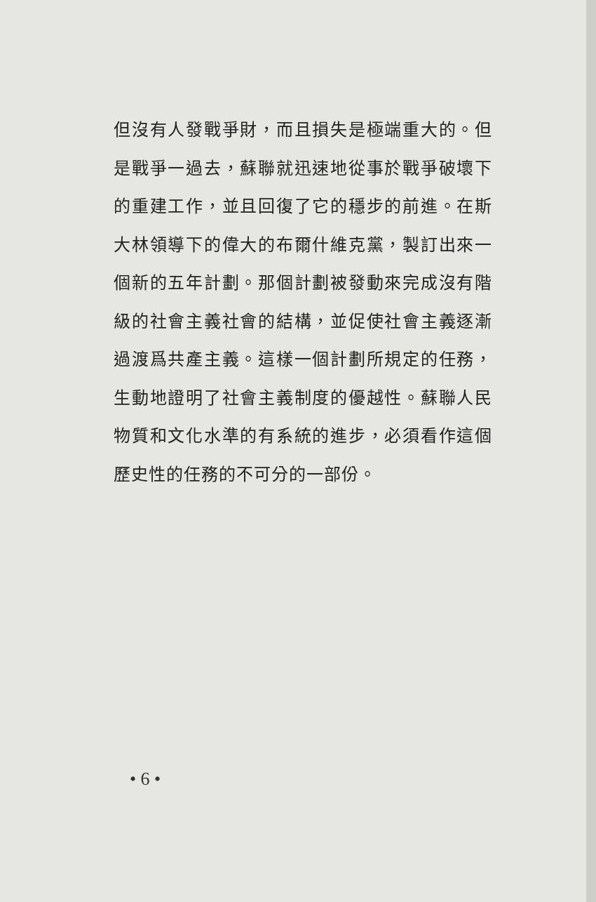但沒有人發戰爭財，而且損失是極端重大的。但是戰爭一過去，蘇聯就迅速地從事於戰爭破壞下的重建工作，並且回復了它的穩步的前進。在斯大林領導下的偉大的布爾什維克黨，製訂出來一個新的五年計劃。那個計劃被發動來完成沒有階級的社會主義社會的結構，並促使社會主義逐漸過渡爲共產主義。這樣一個計劃所規定的任務，生動地證明了社會主義制度的優越性。蘇聯人民物質和文化水準的有系統的進步，必須看作這個歷史性的任務的不可分的一部份。
• 6 •